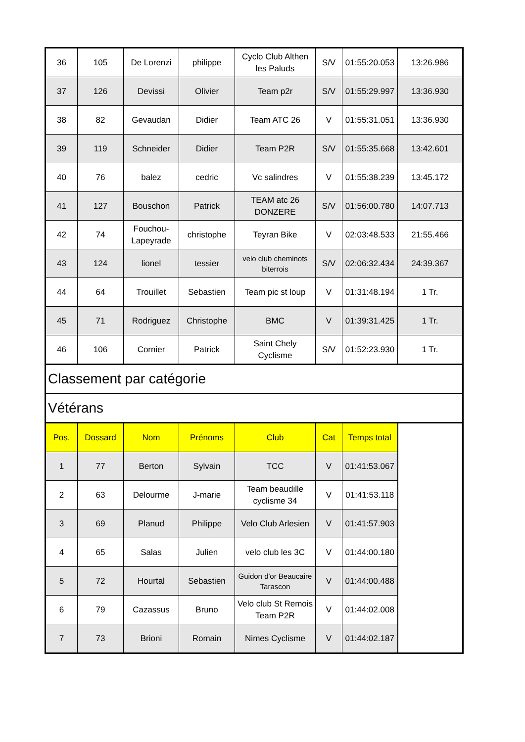| 36 | 105 | De Lorenzi | philippe | Cyclo Club Althen les Paluds | S/V | 01:55:20.053 | 13:26.986 |
| 37 | 126 | Devissi | Olivier | Team p2r | S/V | 01:55:29.997 | 13:36.930 |
| 38 | 82 | Gevaudan | Didier | Team ATC 26 | V | 01:55:31.051 | 13:36.930 |
| 39 | 119 | Schneider | Didier | Team P2R | S/V | 01:55:35.668 | 13:42.601 |
| 40 | 76 | balez | cedric | Vc salindres | V | 01:55:38.239 | 13:45.172 |
| 41 | 127 | Bouschon | Patrick | TEAM atc 26 DONZERE | S/V | 01:56:00.780 | 14:07.713 |
| 42 | 74 | Fouchou-Lapeyrade | christophe | Teyran Bike | V | 02:03:48.533 | 21:55.466 |
| 43 | 124 | lionel | tessier | velo club cheminots biterrois | S/V | 02:06:32.434 | 24:39.367 |
| 44 | 64 | Trouillet | Sebastien | Team pic st loup | V | 01:31:48.194 | 1 Tr. |
| 45 | 71 | Rodriguez | Christophe | BMC | V | 01:39:31.425 | 1 Tr. |
| 46 | 106 | Cornier | Patrick | Saint Chely Cyclisme | S/V | 01:52:23.930 | 1 Tr. |
| Classement par catégorie | | | | | | | |
| Vétérans | | | | | | | |
| Pos. | Dossard | Nom | Prénoms | Club | Cat | Temps total | |
| 1 | 77 | Berton | Sylvain | TCC | V | 01:41:53.067 | |
| 2 | 63 | Delourme | J-marie | Team beaudille cyclisme 34 | V | 01:41:53.118 | |
| 3 | 69 | Planud | Philippe | Velo Club Arlesien | V | 01:41:57.903 | |
| 4 | 65 | Salas | Julien | velo club les 3C | V | 01:44:00.180 | |
| 5 | 72 | Hourtal | Sebastien | Guidon d'or Beaucaire Tarascon | V | 01:44:00.488 | |
| 6 | 79 | Cazassus | Bruno | Velo club St Remois Team P2R | V | 01:44:02.008 | |
| 7 | 73 | Brioni | Romain | Nimes Cyclisme | V | 01:44:02.187 | |